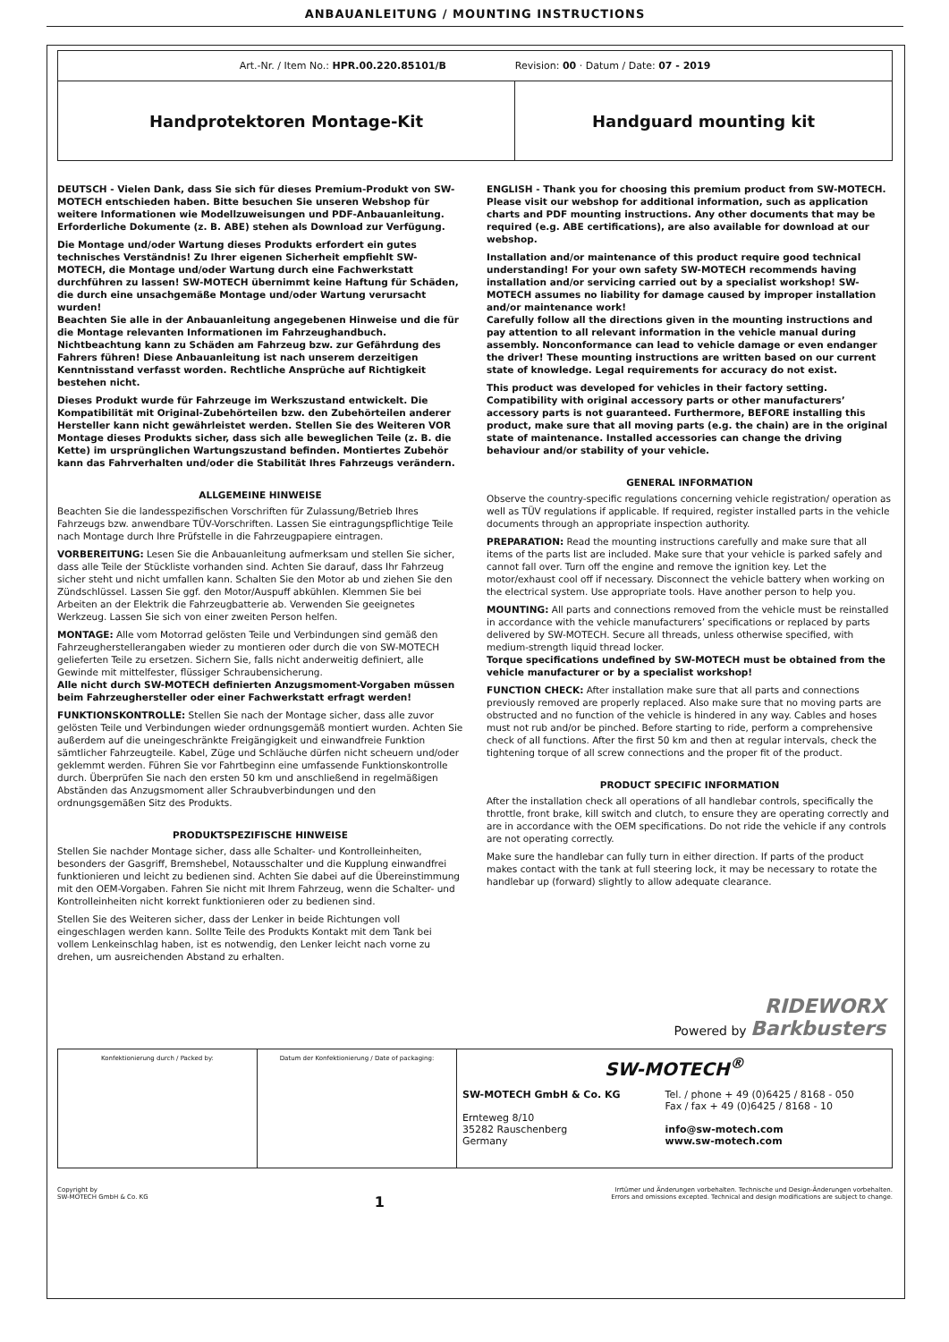ANBAUANLEITUNG / MOUNTING INSTRUCTIONS
| Art.-Nr. / Item No.: HPR.00.220.85101/B Revision: 00 · Datum / Date: 07 - 2019 | |
| Handprotektoren Montage-Kit | Handguard mounting kit |
DEUTSCH - Vielen Dank, dass Sie sich für dieses Premium-Produkt von SW-MOTECH entschieden haben. Bitte besuchen Sie unseren Webshop für weitere Informationen wie Modellzuweisungen und PDF-Anbauanleitung. Erforderliche Dokumente (z. B. ABE) stehen als Download zur Verfügung.
Die Montage und/oder Wartung dieses Produkts erfordert ein gutes technisches Verständnis! Zu Ihrer eigenen Sicherheit empfiehlt SW-MOTECH, die Montage und/oder Wartung durch eine Fachwerkstatt durchführen zu lassen! SW-MOTECH übernimmt keine Haftung für Schäden, die durch eine unsachgemäße Montage und/oder Wartung verursacht wurden!
Beachten Sie alle in der Anbauanleitung angegebenen Hinweise und die für die Montage relevanten Informationen im Fahrzeughandbuch. Nichtbeachtung kann zu Schäden am Fahrzeug bzw. zur Gefährdung des Fahrers führen! Diese Anbauanleitung ist nach unserem derzeitigen Kenntnisstand verfasst worden. Rechtliche Ansprüche auf Richtigkeit bestehen nicht.
Dieses Produkt wurde für Fahrzeuge im Werkszustand entwickelt. Die Kompatibilität mit Original-Zubehörteilen bzw. den Zubehörteilen anderer Hersteller kann nicht gewährleistet werden. Stellen Sie des Weiteren VOR Montage dieses Produkts sicher, dass sich alle beweglichen Teile (z. B. die Kette) im ursprünglichen Wartungszustand befinden. Montiertes Zubehör kann das Fahrverhalten und/oder die Stabilität Ihres Fahrzeugs verändern.
ALLGEMEINE HINWEISE
Beachten Sie die landesspezifischen Vorschriften für Zulassung/Betrieb Ihres Fahrzeugs bzw. anwendbare TÜV-Vorschriften. Lassen Sie eintragungspflichtige Teile nach Montage durch Ihre Prüfstelle in die Fahrzeugpapiere eintragen.
VORBEREITUNG: Lesen Sie die Anbauanleitung aufmerksam und stellen Sie sicher, dass alle Teile der Stückliste vorhanden sind. Achten Sie darauf, dass Ihr Fahrzeug sicher steht und nicht umfallen kann. Schalten Sie den Motor ab und ziehen Sie den Zündschlüssel. Lassen Sie ggf. den Motor/Auspuff abkühlen. Klemmen Sie bei Arbeiten an der Elektrik die Fahrzeugbatterie ab. Verwenden Sie geeignetes Werkzeug. Lassen Sie sich von einer zweiten Person helfen.
MONTAGE: Alle vom Motorrad gelösten Teile und Verbindungen sind gemäß den Fahrzeugherstellerangaben wieder zu montieren oder durch die von SW-MOTECH gelieferten Teile zu ersetzen. Sichern Sie, falls nicht anderweitig definiert, alle Gewinde mit mittelfester, flüssiger Schraubensicherung.
Alle nicht durch SW-MOTECH definierten Anzugsmoment-Vorgaben müssen beim Fahrzeughersteller oder einer Fachwerkstatt erfragt werden!
FUNKTIONSKONTROLLE: Stellen Sie nach der Montage sicher, dass alle zuvor gelösten Teile und Verbindungen wieder ordnungsgemäß montiert wurden. Achten Sie außerdem auf die uneingeschränkte Freigängigkeit und einwandfreie Funktion sämtlicher Fahrzeugteile. Kabel, Züge und Schläuche dürfen nicht scheuern und/oder geklemmt werden. Führen Sie vor Fahrtbeginn eine umfassende Funktionskontrolle durch. Überprüfen Sie nach den ersten 50 km und anschließend in regelmäßigen Abständen das Anzugsmoment aller Schraubverbindungen und den ordnungsgemäßen Sitz des Produkts.
PRODUKTSPEZIFISCHE HINWEISE
Stellen Sie nachder Montage sicher, dass alle Schalter- und Kontrolleinheiten, besonders der Gasgriff, Bremshebel, Notausschalter und die Kupplung einwandfrei funktionieren und leicht zu bedienen sind. Achten Sie dabei auf die Übereinstimmung mit den OEM-Vorgaben. Fahren Sie nicht mit Ihrem Fahrzeug, wenn die Schalter- und Kontrolleinheiten nicht korrekt funktionieren oder zu bedienen sind.
Stellen Sie des Weiteren sicher, dass der Lenker in beide Richtungen voll eingeschlagen werden kann. Sollte Teile des Produkts Kontakt mit dem Tank bei vollem Lenkeinschlag haben, ist es notwendig, den Lenker leicht nach vorne zu drehen, um ausreichenden Abstand zu erhalten.
ENGLISH - Thank you for choosing this premium product from SW-MOTECH. Please visit our webshop for additional information, such as application charts and PDF mounting instructions. Any other documents that may be required (e.g. ABE certifications), are also available for download at our webshop.
Installation and/or maintenance of this product require good technical understanding! For your own safety SW-MOTECH recommends having installation and/or servicing carried out by a specialist workshop! SW-MOTECH assumes no liability for damage caused by improper installation and/or maintenance work!
Carefully follow all the directions given in the mounting instructions and pay attention to all relevant information in the vehicle manual during assembly. Nonconformance can lead to vehicle damage or even endanger the driver! These mounting instructions are written based on our current state of knowledge. Legal requirements for accuracy do not exist.
This product was developed for vehicles in their factory setting. Compatibility with original accessory parts or other manufacturers’ accessory parts is not guaranteed. Furthermore, BEFORE installing this product, make sure that all moving parts (e.g. the chain) are in the original state of maintenance. Installed accessories can change the driving behaviour and/or stability of your vehicle.
GENERAL INFORMATION
Observe the country-specific regulations concerning vehicle registration/ operation as well as TÜV regulations if applicable. If required, register installed parts in the vehicle documents through an appropriate inspection authority.
PREPARATION: Read the mounting instructions carefully and make sure that all items of the parts list are included. Make sure that your vehicle is parked safely and cannot fall over. Turn off the engine and remove the ignition key. Let the motor/exhaust cool off if necessary. Disconnect the vehicle battery when working on the electrical system. Use appropriate tools. Have another person to help you.
MOUNTING: All parts and connections removed from the vehicle must be reinstalled in accordance with the vehicle manufacturers’ specifications or replaced by parts delivered by SW-MOTECH. Secure all threads, unless otherwise specified, with medium-strength liquid thread locker.
Torque specifications undefined by SW-MOTECH must be obtained from the vehicle manufacturer or by a specialist workshop!
FUNCTION CHECK: After installation make sure that all parts and connections previously removed are properly replaced. Also make sure that no moving parts are obstructed and no function of the vehicle is hindered in any way. Cables and hoses must not rub and/or be pinched. Before starting to ride, perform a comprehensive check of all functions. After the first 50 km and then at regular intervals, check the tightening torque of all screw connections and the proper fit of the product.
PRODUCT SPECIFIC INFORMATION
After the installation check all operations of all handlebar controls, specifically the throttle, front brake, kill switch and clutch, to ensure they are operating correctly and are in accordance with the OEM specifications. Do not ride the vehicle if any controls are not operating correctly.
Make sure the handlebar can fully turn in either direction. If parts of the product makes contact with the tank at full steering lock, it may be necessary to rotate the handlebar up (forward) slightly to allow adequate clearance.
RIDEWORX
Powered by Barkbusters
| Konfektionierung durch / Packed by: | Datum der Konfektionierung / Date of packaging: | SW-MOTECH<sup>®</sup> SW-MOTECH GmbH & Co. KG Ernteweg 8/10 35282 Rauschenberg Germany Tel. / phone + 49 (0)6425 / 8168 - 050 Fax / fax + 49 (0)6425 / 8168 - 10 info@sw-motech.com www.sw-motech.com |
Copyright by
SW-MOTECH GmbH & Co. KG
1
Irrtümer und Änderungen vorbehalten. Technische und Design-Änderungen vorbehalten.
Errors and omissions excepted. Technical and design modifications are subject to change.